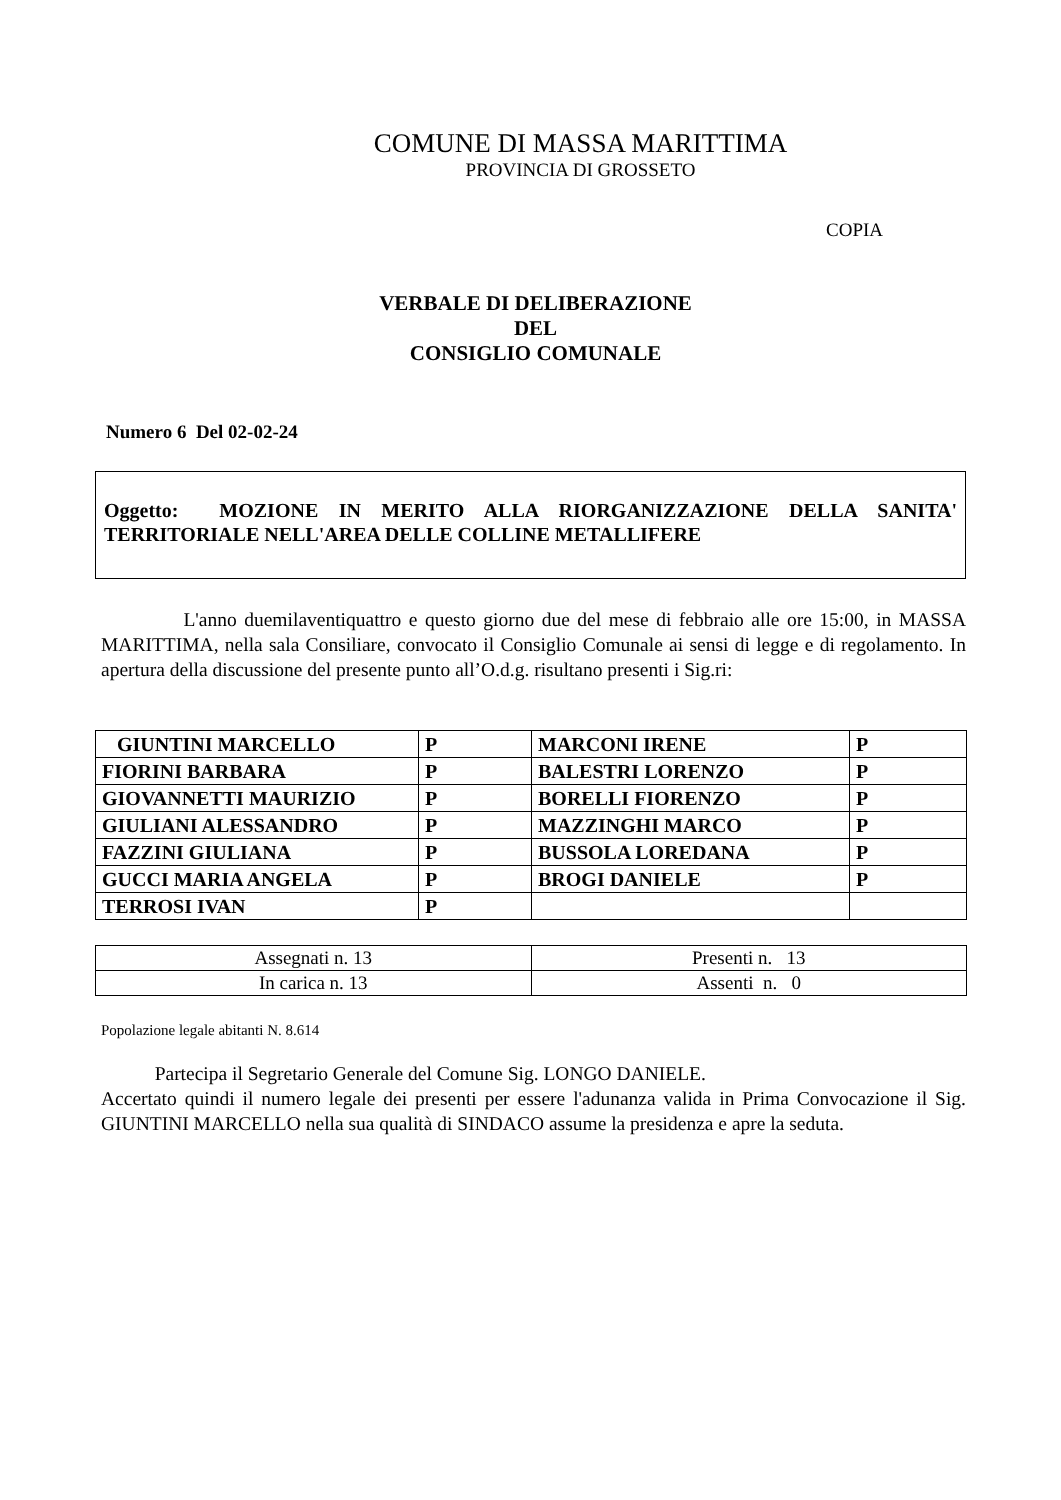COMUNE DI MASSA MARITTIMA
PROVINCIA DI GROSSETO
COPIA
VERBALE DI DELIBERAZIONE
DEL
CONSIGLIO COMUNALE
Numero 6 Del 02-02-24
Oggetto: MOZIONE IN MERITO ALLA RIORGANIZZAZIONE DELLA SANITA' TERRITORIALE NELL'AREA DELLE COLLINE METALLIFERE
L'anno duemilaventiquattro e questo giorno due del mese di febbraio alle ore 15:00, in MASSA MARITTIMA, nella sala Consiliare, convocato il Consiglio Comunale ai sensi di legge e di regolamento. In apertura della discussione del presente punto all’O.d.g. risultano presenti i Sig.ri:
| GIUNTINI MARCELLO | P | MARCONI IRENE | P |
| FIORINI BARBARA | P | BALESTRI LORENZO | P |
| GIOVANNETTI MAURIZIO | P | BORELLI FIORENZO | P |
| GIULIANI ALESSANDRO | P | MAZZINGHI MARCO | P |
| FAZZINI GIULIANA | P | BUSSOLA LOREDANA | P |
| GUCCI MARIA ANGELA | P | BROGI DANIELE | P |
| TERROSI IVAN | P | | |
| Assegnati n. 13 | Presenti n. 13 |
| In carica n. 13 | Assenti n. 0 |
Popolazione legale abitanti N. 8.614
Partecipa il Segretario Generale del Comune Sig. LONGO DANIELE.
Accertato quindi il numero legale dei presenti per essere l'adunanza valida in Prima Convocazione il Sig. GIUNTINI MARCELLO nella sua qualità di SINDACO assume la presidenza e apre la seduta.